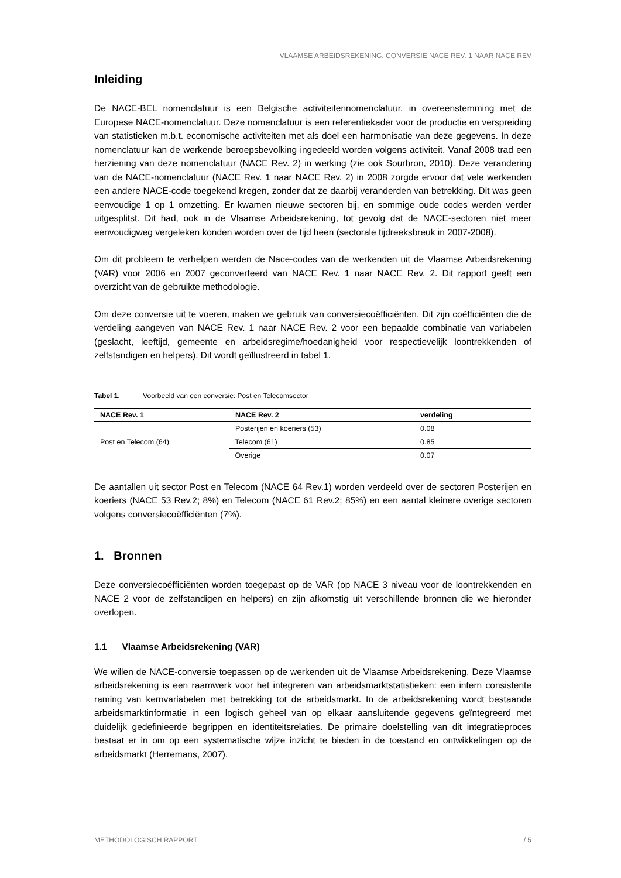VLAAMSE ARBEIDSREKENING. CONVERSIE NACE REV. 1 NAAR NACE REV
Inleiding
De NACE-BEL nomenclatuur is een Belgische activiteitennomenclatuur, in overeenstemming met de Europese NACE-nomenclatuur. Deze nomenclatuur is een referentiekader voor de productie en verspreiding van statistieken m.b.t. economische activiteiten met als doel een harmonisatie van deze gegevens. In deze nomenclatuur kan de werkende beroepsbevolking ingedeeld worden volgens activiteit. Vanaf 2008 trad een herziening van deze nomenclatuur (NACE Rev. 2) in werking (zie ook Sourbron, 2010). Deze verandering van de NACE-nomenclatuur (NACE Rev. 1 naar NACE Rev. 2) in 2008 zorgde ervoor dat vele werkenden een andere NACE-code toegekend kregen, zonder dat ze daarbij veranderden van betrekking. Dit was geen eenvoudige 1 op 1 omzetting. Er kwamen nieuwe sectoren bij, en sommige oude codes werden verder uitgesplitst. Dit had, ook in de Vlaamse Arbeidsrekening, tot gevolg dat de NACE-sectoren niet meer eenvoudigweg vergeleken konden worden over de tijd heen (sectorale tijdreeksbreuk in 2007-2008).
Om dit probleem te verhelpen werden de Nace-codes van de werkenden uit de Vlaamse Arbeidsrekening (VAR) voor 2006 en 2007 geconverteerd van NACE Rev. 1 naar NACE Rev. 2. Dit rapport geeft een overzicht van de gebruikte methodologie.
Om deze conversie uit te voeren, maken we gebruik van conversiecoëfficiënten. Dit zijn coëfficiënten die de verdeling aangeven van NACE Rev. 1 naar NACE Rev. 2 voor een bepaalde combinatie van variabelen (geslacht, leeftijd, gemeente en arbeidsregime/hoedanigheid voor respectievelijk loontrekkenden of zelfstandigen en helpers). Dit wordt geïllustreerd in tabel 1.
Tabel 1. Voorbeeld van een conversie: Post en Telecomsector
| NACE Rev. 1 | NACE Rev. 2 | verdeling |
| --- | --- | --- |
| Post en Telecom (64) | Posterijen en koeriers (53) | 0.08 |
| | Telecom (61) | 0.85 |
| | Overige | 0.07 |
De aantallen uit sector Post en Telecom (NACE 64 Rev.1) worden verdeeld over de sectoren Posterijen en koeriers (NACE 53 Rev.2; 8%) en Telecom (NACE 61 Rev.2; 85%) en een aantal kleinere overige sectoren volgens conversiecoëfficiënten (7%).
1. Bronnen
Deze conversiecoëfficiënten worden toegepast op de VAR (op NACE 3 niveau voor de loontrekkenden en NACE 2 voor de zelfstandigen en helpers) en zijn afkomstig uit verschillende bronnen die we hieronder overlopen.
1.1 Vlaamse Arbeidsrekening (VAR)
We willen de NACE-conversie toepassen op de werkenden uit de Vlaamse Arbeidsrekening. Deze Vlaamse arbeidsrekening is een raamwerk voor het integreren van arbeidsmarktstatistieken: een intern consistente raming van kernvariabelen met betrekking tot de arbeidsmarkt. In de arbeidsrekening wordt bestaande arbeidsmarktinformatie in een logisch geheel van op elkaar aansluitende gegevens geïntegreerd met duidelijk gedefinieerde begrippen en identiteitsrelaties. De primaire doelstelling van dit integratieproces bestaat er in om op een systematische wijze inzicht te bieden in de toestand en ontwikkelingen op de arbeidsmarkt (Herremans, 2007).
METHODOLOGISCH RAPPORT / 5